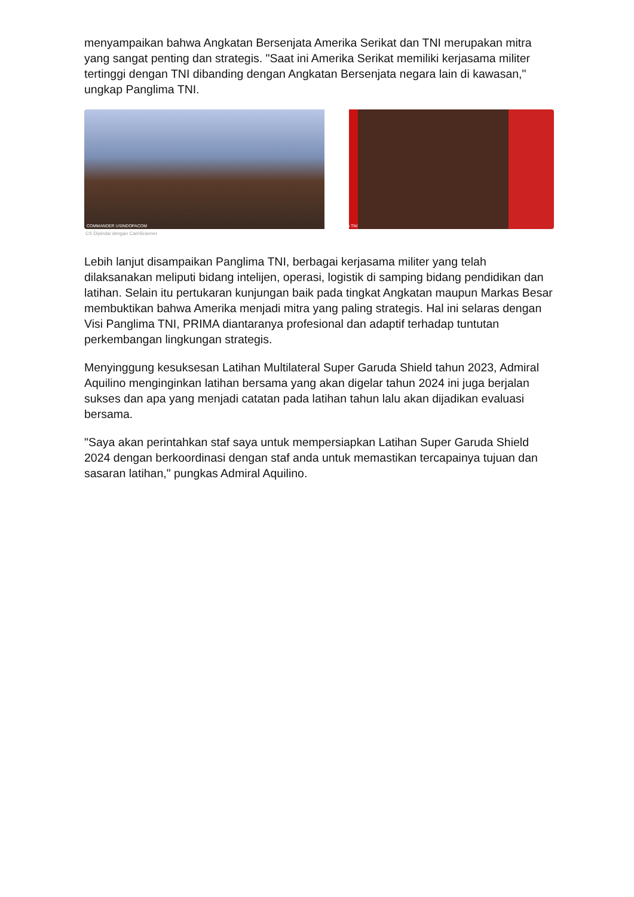menyampaikan bahwa Angkatan Bersenjata Amerika Serikat dan TNI merupakan mitra yang sangat penting dan strategis. "Saat ini Amerika Serikat memiliki kerjasama militer tertinggi dengan TNI dibanding dengan Angkatan Bersenjata negara lain di kawasan," ungkap Panglima TNI.
COMMANDER USINDOPACOM
PANGLIMA TNI
CS Dipindai dengan CamScanner
Lebih lanjut disampaikan Panglima TNI, berbagai kerjasama militer yang telah dilaksanakan meliputi bidang intelijen, operasi, logistik di samping bidang pendidikan dan latihan. Selain itu pertukaran kunjungan baik pada tingkat Angkatan maupun Markas Besar membuktikan bahwa Amerika menjadi mitra yang paling strategis. Hal ini selaras dengan Visi Panglima TNI, PRIMA diantaranya profesional dan adaptif terhadap tuntutan perkembangan lingkungan strategis.
Menyinggung kesuksesan Latihan Multilateral Super Garuda Shield tahun 2023, Admiral Aquilino menginginkan latihan bersama yang akan digelar tahun 2024 ini juga berjalan sukses dan apa yang menjadi catatan pada latihan tahun lalu akan dijadikan evaluasi bersama.
"Saya akan perintahkan staf saya untuk mempersiapkan Latihan Super Garuda Shield 2024 dengan berkoordinasi dengan staf anda untuk memastikan tercapainya tujuan dan sasaran latihan," pungkas Admiral Aquilino.